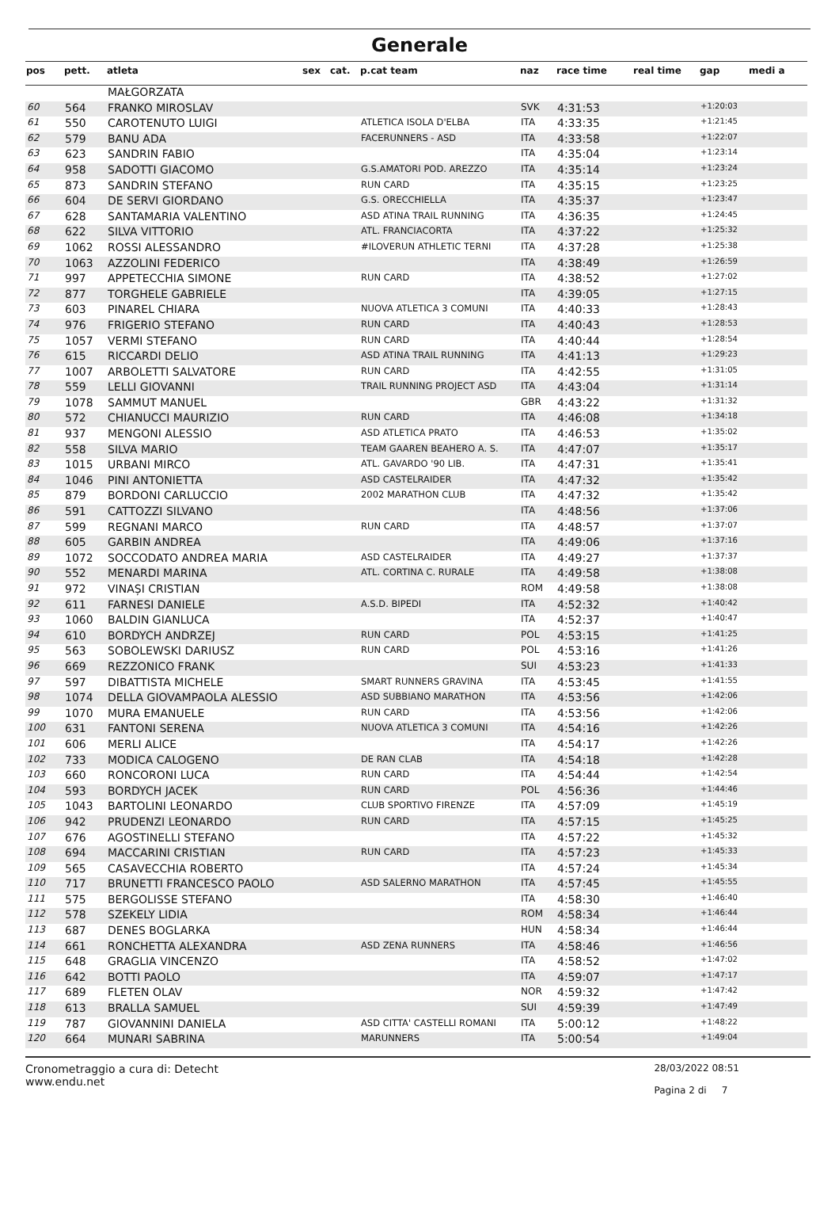Generale
| pos | pett. | atleta | sex | cat. | p.cat team | naz | race time | real time | gap | medi a |
| --- | --- | --- | --- | --- | --- | --- | --- | --- | --- | --- |
| | | MAŁGORZATA | | | | | | | | |
| 60 | 564 | FRANKO MIROSLAV | | | | SVK | 4:31:53 | | +1:20:03 | |
| 61 | 550 | CAROTENUTO LUIGI | | | ATLETICA ISOLA D'ELBA | ITA | 4:33:35 | | +1:21:45 | |
| 62 | 579 | BANU ADA | | | FACERUNNERS - ASD | ITA | 4:33:58 | | +1:22:07 | |
| 63 | 623 | SANDRIN FABIO | | | | ITA | 4:35:04 | | +1:23:14 | |
| 64 | 958 | SADOTTI GIACOMO | | | G.S.AMATORI POD. AREZZO | ITA | 4:35:14 | | +1:23:24 | |
| 65 | 873 | SANDRIN STEFANO | | | RUN CARD | ITA | 4:35:15 | | +1:23:25 | |
| 66 | 604 | DE SERVI GIORDANO | | | G.S. ORECCHIELLA | ITA | 4:35:37 | | +1:23:47 | |
| 67 | 628 | SANTAMARIA VALENTINO | | | ASD ATINA TRAIL RUNNING | ITA | 4:36:35 | | +1:24:45 | |
| 68 | 622 | SILVA VITTORIO | | | ATL. FRANCIACORTA | ITA | 4:37:22 | | +1:25:32 | |
| 69 | 1062 | ROSSI ALESSANDRO | | | #ILOVERUN ATHLETIC TERNI | ITA | 4:37:28 | | +1:25:38 | |
| 70 | 1063 | AZZOLINI FEDERICO | | | | ITA | 4:38:49 | | +1:26:59 | |
| 71 | 997 | APPETECCHIA SIMONE | | | RUN CARD | ITA | 4:38:52 | | +1:27:02 | |
| 72 | 877 | TORGHELE GABRIELE | | | | ITA | 4:39:05 | | +1:27:15 | |
| 73 | 603 | PINAREL CHIARA | | | NUOVA ATLETICA 3 COMUNI | ITA | 4:40:33 | | +1:28:43 | |
| 74 | 976 | FRIGERIO STEFANO | | | RUN CARD | ITA | 4:40:43 | | +1:28:53 | |
| 75 | 1057 | VERMI STEFANO | | | RUN CARD | ITA | 4:40:44 | | +1:28:54 | |
| 76 | 615 | RICCARDI DELIO | | | ASD ATINA TRAIL RUNNING | ITA | 4:41:13 | | +1:29:23 | |
| 77 | 1007 | ARBOLETTI SALVATORE | | | RUN CARD | ITA | 4:42:55 | | +1:31:05 | |
| 78 | 559 | LELLI GIOVANNI | | | TRAIL RUNNING PROJECT ASD | ITA | 4:43:04 | | +1:31:14 | |
| 79 | 1078 | SAMMUT MANUEL | | | | GBR | 4:43:22 | | +1:31:32 | |
| 80 | 572 | CHIANUCCI MAURIZIO | | | RUN CARD | ITA | 4:46:08 | | +1:34:18 | |
| 81 | 937 | MENGONI ALESSIO | | | ASD ATLETICA PRATO | ITA | 4:46:53 | | +1:35:02 | |
| 82 | 558 | SILVA MARIO | | | TEAM GAAREN BEAHERO A. S. | ITA | 4:47:07 | | +1:35:17 | |
| 83 | 1015 | URBANI MIRCO | | | ATL. GAVARDO '90 LIB. | ITA | 4:47:31 | | +1:35:41 | |
| 84 | 1046 | PINI ANTONIETTA | | | ASD CASTELRAIDER | ITA | 4:47:32 | | +1:35:42 | |
| 85 | 879 | BORDONI CARLUCCIO | | | 2002 MARATHON CLUB | ITA | 4:47:32 | | +1:35:42 | |
| 86 | 591 | CATTOZZI SILVANO | | | | ITA | 4:48:56 | | +1:37:06 | |
| 87 | 599 | REGNANI MARCO | | | RUN CARD | ITA | 4:48:57 | | +1:37:07 | |
| 88 | 605 | GARBIN ANDREA | | | | ITA | 4:49:06 | | +1:37:16 | |
| 89 | 1072 | SOCCODATO ANDREA MARIA | | | ASD CASTELRAIDER | ITA | 4:49:27 | | +1:37:37 | |
| 90 | 552 | MENARDI MARINA | | | ATL. CORTINA C. RURALE | ITA | 4:49:58 | | +1:38:08 | |
| 91 | 972 | VINAȘI CRISTIAN | | | | ROM | 4:49:58 | | +1:38:08 | |
| 92 | 611 | FARNESI DANIELE | | | A.S.D. BIPEDI | ITA | 4:52:32 | | +1:40:42 | |
| 93 | 1060 | BALDIN GIANLUCA | | | | ITA | 4:52:37 | | +1:40:47 | |
| 94 | 610 | BORDYCH ANDRZEJ | | | RUN CARD | POL | 4:53:15 | | +1:41:25 | |
| 95 | 563 | SOBOLEWSKI DARIUSZ | | | RUN CARD | POL | 4:53:16 | | +1:41:26 | |
| 96 | 669 | REZZONICO FRANK | | | | SUI | 4:53:23 | | +1:41:33 | |
| 97 | 597 | DIBATTISTA MICHELE | | | SMART RUNNERS GRAVINA | ITA | 4:53:45 | | +1:41:55 | |
| 98 | 1074 | DELLA GIOVAMPAOLA ALESSIO | | | ASD SUBBIANO MARATHON | ITA | 4:53:56 | | +1:42:06 | |
| 99 | 1070 | MURA EMANUELE | | | RUN CARD | ITA | 4:53:56 | | +1:42:06 | |
| 100 | 631 | FANTONI SERENA | | | NUOVA ATLETICA 3 COMUNI | ITA | 4:54:16 | | +1:42:26 | |
| 101 | 606 | MERLI ALICE | | | | ITA | 4:54:17 | | +1:42:26 | |
| 102 | 733 | MODICA CALOGENO | | | DE RAN CLAB | ITA | 4:54:18 | | +1:42:28 | |
| 103 | 660 | RONCORONI LUCA | | | RUN CARD | ITA | 4:54:44 | | +1:42:54 | |
| 104 | 593 | BORDYCH JACEK | | | RUN CARD | POL | 4:56:36 | | +1:44:46 | |
| 105 | 1043 | BARTOLINI LEONARDO | | | CLUB SPORTIVO FIRENZE | ITA | 4:57:09 | | +1:45:19 | |
| 106 | 942 | PRUDENZI LEONARDO | | | RUN CARD | ITA | 4:57:15 | | +1:45:25 | |
| 107 | 676 | AGOSTINELLI STEFANO | | | | ITA | 4:57:22 | | +1:45:32 | |
| 108 | 694 | MACCARINI CRISTIAN | | | RUN CARD | ITA | 4:57:23 | | +1:45:33 | |
| 109 | 565 | CASAVECCHIA ROBERTO | | | | ITA | 4:57:24 | | +1:45:34 | |
| 110 | 717 | BRUNETTI FRANCESCO PAOLO | | | ASD SALERNO MARATHON | ITA | 4:57:45 | | +1:45:55 | |
| 111 | 575 | BERGOLISSE STEFANO | | | | ITA | 4:58:30 | | +1:46:40 | |
| 112 | 578 | SZEKELY LIDIA | | | | ROM | 4:58:34 | | +1:46:44 | |
| 113 | 687 | DENES BOGLARKA | | | | HUN | 4:58:34 | | +1:46:44 | |
| 114 | 661 | RONCHETTA ALEXANDRA | | | ASD ZENA RUNNERS | ITA | 4:58:46 | | +1:46:56 | |
| 115 | 648 | GRAGLIA VINCENZO | | | | ITA | 4:58:52 | | +1:47:02 | |
| 116 | 642 | BOTTI PAOLO | | | | ITA | 4:59:07 | | +1:47:17 | |
| 117 | 689 | FLETEN OLAV | | | | NOR | 4:59:32 | | +1:47:42 | |
| 118 | 613 | BRALLA SAMUEL | | | | SUI | 4:59:39 | | +1:47:49 | |
| 119 | 787 | GIOVANNINI DANIELA | | | ASD CITTA' CASTELLI ROMANI | ITA | 5:00:12 | | +1:48:22 | |
| 120 | 664 | MUNARI SABRINA | | | MARUNNERS | ITA | 5:00:54 | | +1:49:04 | |
Cronometraggio a cura di: Detecht
www.endu.net
28/03/2022 08:51
Pagina 2 di 7